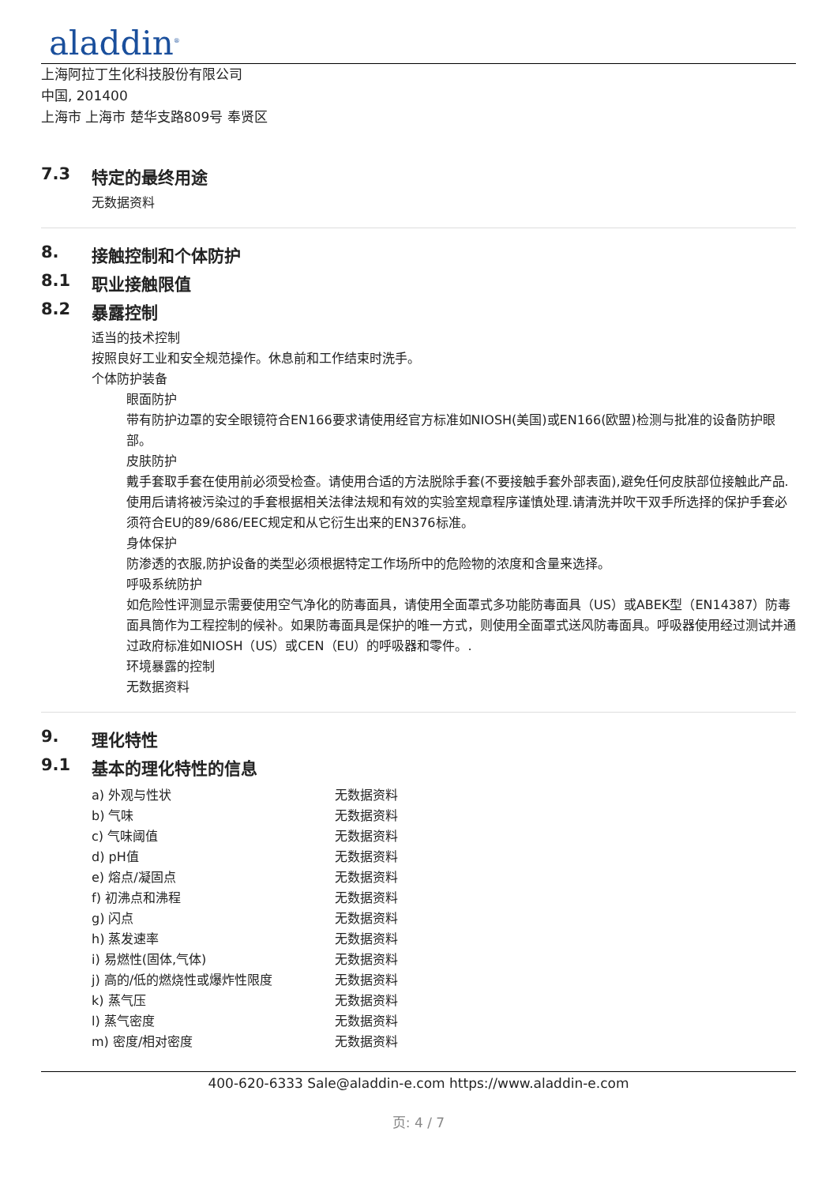aladdin<sup>®</sup>
上海阿拉丁生化科技股份有限公司
中国, 201400
上海市 上海市 楚华支路809号 奉贤区
7.3 特定的最终用途
无数据资料
8. 接触控制和个体防护
8.1 职业接触限值
8.2 暴露控制
适当的技术控制
按照良好工业和安全规范操作。休息前和工作结束时洗手。
个体防护装备
眼面防护
带有防护边罩的安全眼镜符合EN166要求请使用经官方标准如NIOSH(美国)或EN166(欧盟)检测与批准的设备防护眼部。
皮肤防护
戴手套取手套在使用前必须受检查。请使用合适的方法脱除手套(不要接触手套外部表面),避免任何皮肤部位接触此产品.使用后请将被污染过的手套根据相关法律法规和有效的实验室规章程序谨慎处理.请清洗并吹干双手所选择的保护手套必须符合EU的89/686/EEC规定和从它衍生出来的EN376标准。
身体保护
防渗透的衣服,防护设备的类型必须根据特定工作场所中的危险物的浓度和含量来选择。
呼吸系统防护
如危险性评测显示需要使用空气净化的防毒面具，请使用全面罩式多功能防毒面具（US）或ABEK型（EN14387）防毒面具筒作为工程控制的候补。如果防毒面具是保护的唯一方式，则使用全面罩式送风防毒面具。呼吸器使用经过测试并通过政府标准如NIOSH（US）或CEN（EU）的呼吸器和零件。.
环境暴露的控制
无数据资料
9. 理化特性
9.1 基本的理化特性的信息
| a) 外观与性状 | 无数据资料 |
| b) 气味 | 无数据资料 |
| c) 气味阈值 | 无数据资料 |
| d) pH值 | 无数据资料 |
| e) 熔点/凝固点 | 无数据资料 |
| f) 初沸点和沸程 | 无数据资料 |
| g) 闪点 | 无数据资料 |
| h) 蒸发速率 | 无数据资料 |
| i) 易燃性(固体,气体) | 无数据资料 |
| j) 高的/低的燃烧性或爆炸性限度 | 无数据资料 |
| k) 蒸气压 | 无数据资料 |
| l) 蒸气密度 | 无数据资料 |
| m) 密度/相对密度 | 无数据资料 |
400-620-6333 Sale@aladdin-e.com https://www.aladdin-e.com
页: 4 / 7